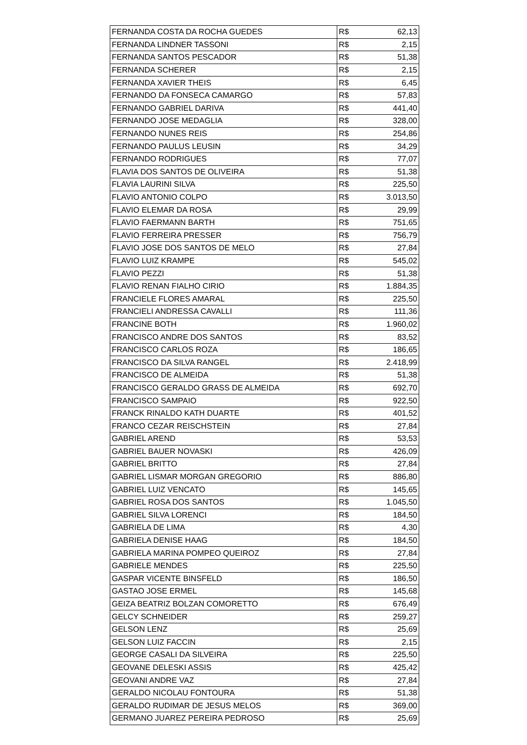| FERNANDA COSTA DA ROCHA GUEDES | R$ | 62,13 |
| FERNANDA LINDNER TASSONI | R$ | 2,15 |
| FERNANDA SANTOS PESCADOR | R$ | 51,38 |
| FERNANDA SCHERER | R$ | 2,15 |
| FERNANDA XAVIER THEIS | R$ | 6,45 |
| FERNANDO DA FONSECA CAMARGO | R$ | 57,83 |
| FERNANDO GABRIEL DARIVA | R$ | 441,40 |
| FERNANDO JOSE MEDAGLIA | R$ | 328,00 |
| FERNANDO NUNES REIS | R$ | 254,86 |
| FERNANDO PAULUS LEUSIN | R$ | 34,29 |
| FERNANDO RODRIGUES | R$ | 77,07 |
| FLAVIA DOS SANTOS DE OLIVEIRA | R$ | 51,38 |
| FLAVIA LAURINI SILVA | R$ | 225,50 |
| FLAVIO ANTONIO COLPO | R$ | 3.013,50 |
| FLAVIO ELEMAR DA ROSA | R$ | 29,99 |
| FLAVIO FAERMANN BARTH | R$ | 751,65 |
| FLAVIO FERREIRA PRESSER | R$ | 756,79 |
| FLAVIO JOSE DOS SANTOS DE MELO | R$ | 27,84 |
| FLAVIO LUIZ KRAMPE | R$ | 545,02 |
| FLAVIO PEZZI | R$ | 51,38 |
| FLAVIO RENAN FIALHO CIRIO | R$ | 1.884,35 |
| FRANCIELE FLORES AMARAL | R$ | 225,50 |
| FRANCIELI ANDRESSA CAVALLI | R$ | 111,36 |
| FRANCINE BOTH | R$ | 1.960,02 |
| FRANCISCO ANDRE DOS SANTOS | R$ | 83,52 |
| FRANCISCO CARLOS ROZA | R$ | 186,65 |
| FRANCISCO DA SILVA RANGEL | R$ | 2.418,99 |
| FRANCISCO DE ALMEIDA | R$ | 51,38 |
| FRANCISCO GERALDO GRASS DE ALMEIDA | R$ | 692,70 |
| FRANCISCO SAMPAIO | R$ | 922,50 |
| FRANCK RINALDO KATH DUARTE | R$ | 401,52 |
| FRANCO CEZAR REISCHSTEIN | R$ | 27,84 |
| GABRIEL AREND | R$ | 53,53 |
| GABRIEL BAUER NOVASKI | R$ | 426,09 |
| GABRIEL BRITTO | R$ | 27,84 |
| GABRIEL LISMAR MORGAN GREGORIO | R$ | 886,80 |
| GABRIEL LUIZ VENCATO | R$ | 145,65 |
| GABRIEL ROSA DOS SANTOS | R$ | 1.045,50 |
| GABRIEL SILVA LORENCI | R$ | 184,50 |
| GABRIELA DE LIMA | R$ | 4,30 |
| GABRIELA DENISE HAAG | R$ | 184,50 |
| GABRIELA MARINA POMPEO QUEIROZ | R$ | 27,84 |
| GABRIELE MENDES | R$ | 225,50 |
| GASPAR VICENTE BINSFELD | R$ | 186,50 |
| GASTAO JOSE ERMEL | R$ | 145,68 |
| GEIZA BEATRIZ BOLZAN COMORETTO | R$ | 676,49 |
| GELCY SCHNEIDER | R$ | 259,27 |
| GELSON LENZ | R$ | 25,69 |
| GELSON LUIZ FACCIN | R$ | 2,15 |
| GEORGE CASALI DA SILVEIRA | R$ | 225,50 |
| GEOVANE DELESKI ASSIS | R$ | 425,42 |
| GEOVANI ANDRE VAZ | R$ | 27,84 |
| GERALDO NICOLAU FONTOURA | R$ | 51,38 |
| GERALDO RUDIMAR DE JESUS MELOS | R$ | 369,00 |
| GERMANO JUAREZ PEREIRA PEDROSO | R$ | 25,69 |